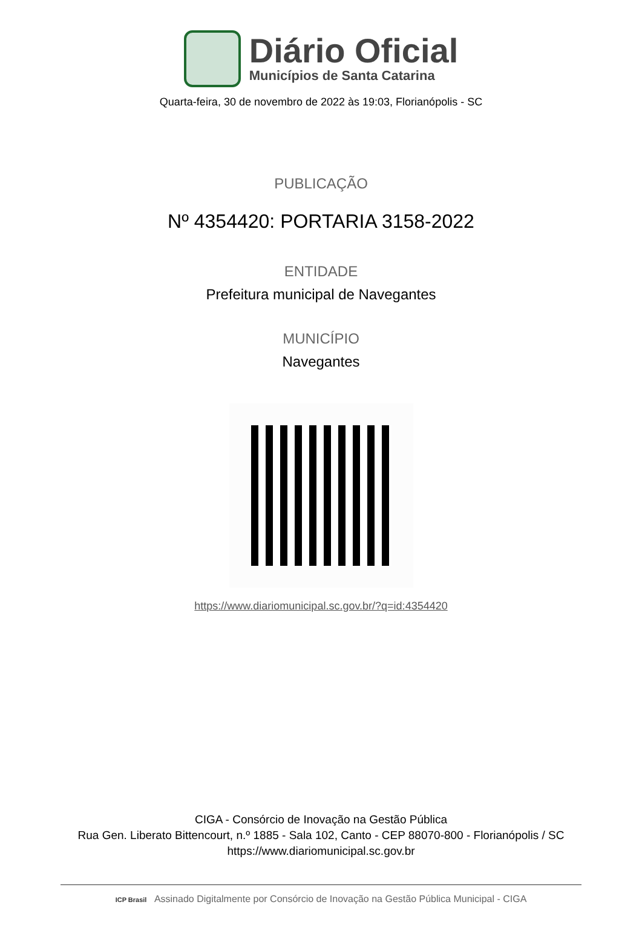Diário Oficial
Municípios de Santa Catarina
Quarta-feira, 30 de novembro de 2022 às 19:03, Florianópolis - SC
PUBLICAÇÃO
Nº 4354420: PORTARIA 3158-2022
ENTIDADE
Prefeitura municipal de Navegantes
MUNICÍPIO
Navegantes
https://www.diariomunicipal.sc.gov.br/?q=id:4354420
CIGA - Consórcio de Inovação na Gestão Pública
Rua Gen. Liberato Bittencourt, n.º 1885 - Sala 102, Canto - CEP 88070-800 - Florianópolis / SC
https://www.diariomunicipal.sc.gov.br
ICP Brasil Assinado Digitalmente por Consórcio de Inovação na Gestão Pública Municipal - CIGA